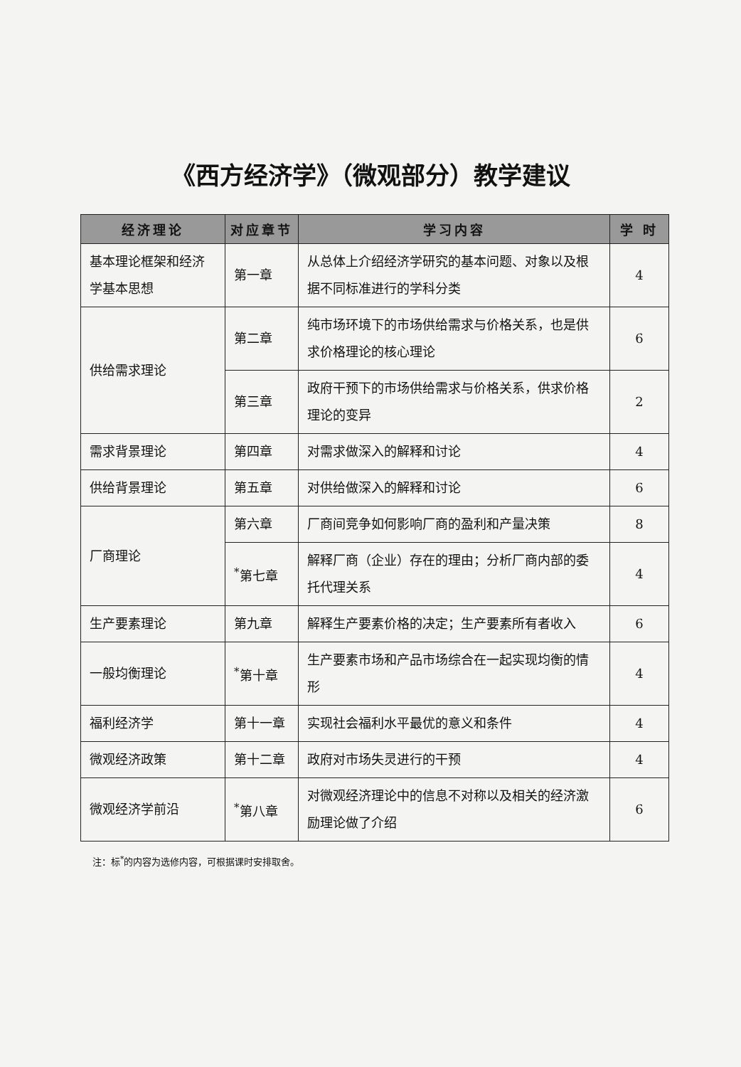《西方经济学》（微观部分）教学建议
| 经济理论 | 对应章节 | 学习内容 | 学 时 |
| --- | --- | --- | --- |
| 基本理论框架和经济学基本思想 | 第一章 | 从总体上介绍经济学研究的基本问题、对象以及根据不同标准进行的学科分类 | 4 |
| 供给需求理论 | 第二章 | 纯市场环境下的市场供给需求与价格关系，也是供求价格理论的核心理论 | 6 |
| | 第三章 | 政府干预下的市场供给需求与价格关系，供求价格理论的变异 | 2 |
| 需求背景理论 | 第四章 | 对需求做深入的解释和讨论 | 4 |
| 供给背景理论 | 第五章 | 对供给做深入的解释和讨论 | 6 |
| 厂商理论 | 第六章 | 厂商间竞争如何影响厂商的盈利和产量决策 | 8 |
| | <sup>*</sup> 第七章 | 解释厂商（企业）存在的理由；分析厂商内部的委托代理关系 | 4 |
| 生产要素理论 | 第九章 | 解释生产要素价格的决定；生产要素所有者收入 | 6 |
| 一般均衡理论 | <sup>*</sup> 第十章 | 生产要素市场和产品市场综合在一起实现均衡的情形 | 4 |
| 福利经济学 | 第十一章 | 实现社会福利水平最优的意义和条件 | 4 |
| 微观经济政策 | 第十二章 | 政府对市场失灵进行的干预 | 4 |
| 微观经济学前沿 | <sup>*</sup> 第八章 | 对微观经济理论中的信息不对称以及相关的经济激励理论做了介绍 | 6 |
注：标<sup>*</sup>的内容为选修内容，可根据课时安排取舍。